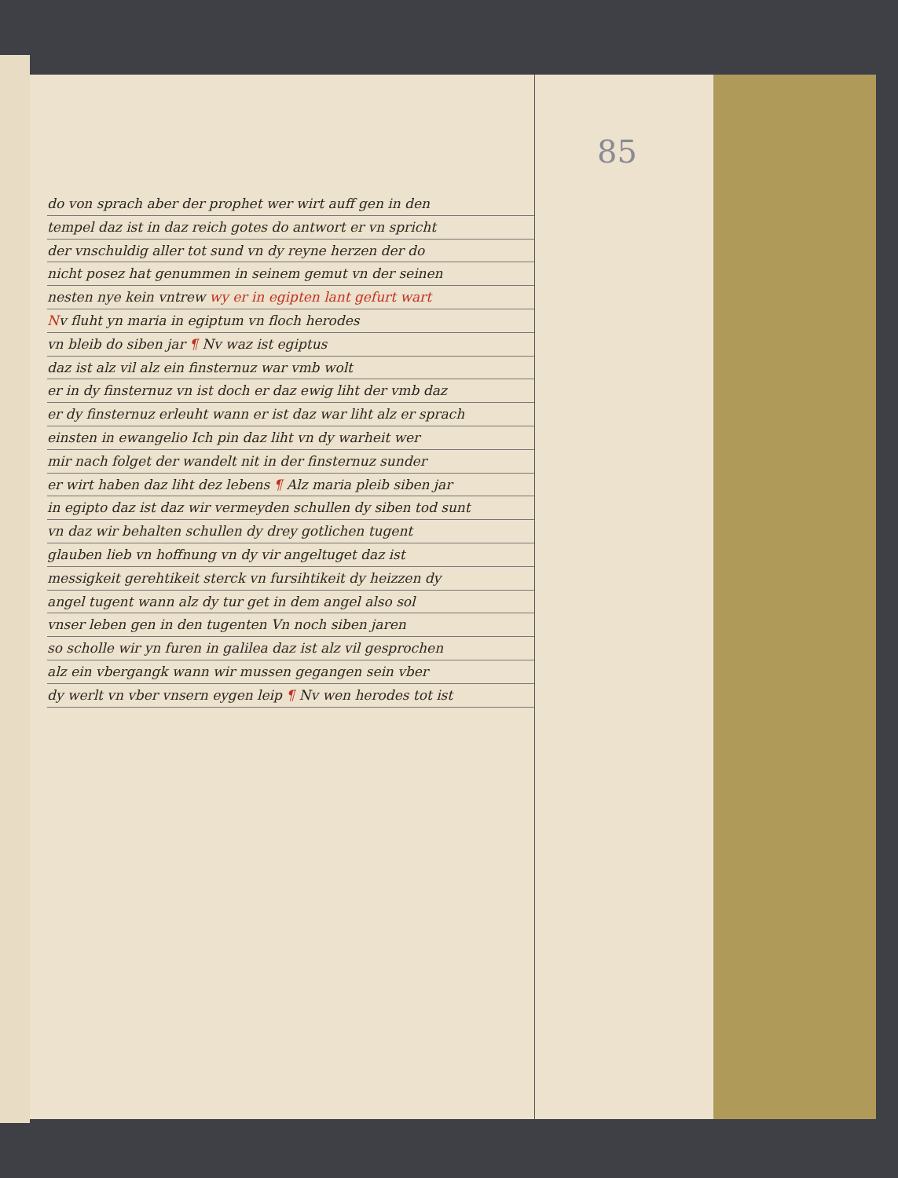85
do von sprach aber der prophet wer wirt auff gen in den
tempel daz ist in daz reich gotes do antwort er vn spricht
der vnschuldig aller tot sund vn dy reyne herzen der do
nicht posez hat genummen in seinem gemut vn der seinen
nesten nye kein vntrew wy er in egipten lant gefurt wart
Nv fluht yn maria in egiptum vn floch herodes
vn bleib do siben jar ¶ Nv waz ist egiptus
daz ist alz vil alz ein finsternuz war vmb wolt
er in dy finsternuz vn ist doch er daz ewig liht der vmb daz
er dy finsternuz erleuht wann er ist daz war liht alz er sprach
einsten in ewangelio Ich pin daz liht vn dy warheit wer
mir nach folget der wandelt nit in der finsternuz sunder
er wirt haben daz liht dez lebens ¶ Alz maria pleib siben jar
in egipto daz ist daz wir vermeyden schullen dy siben tod sunt
vn daz wir behalten schullen dy drey gotlichen tugent
glauben lieb vn hoffnung vn dy vir angeltuget daz ist
messigkeit gerehtikeit sterck vn fursihtikeit dy heizzen dy
angel tugent wann alz dy tur get in dem angel also sol
vnser leben gen in den tugenten Vn noch siben jaren
so scholle wir yn furen in galilea daz ist alz vil gesprochen
alz ein vbergangk wann wir mussen gegangen sein vber
dy werlt vn vber vnsern eygen leip ¶ Nv wen herodes tot ist